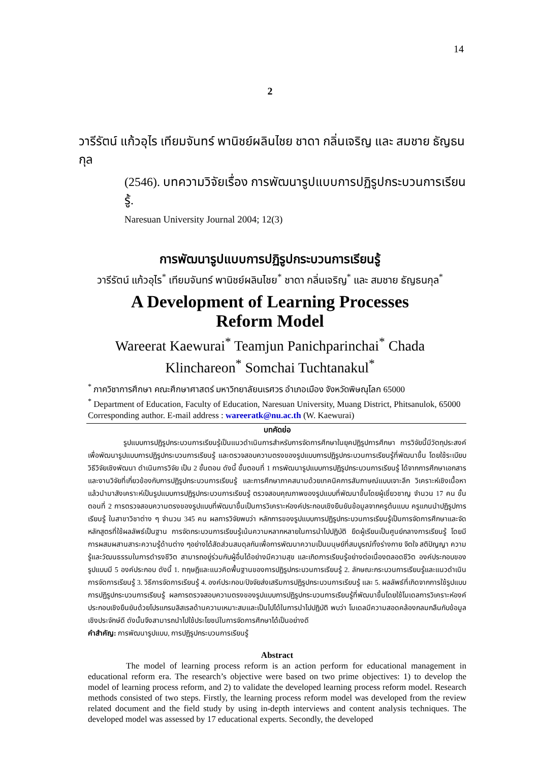14
2
วารีรัตน์ แก้วอุไร เทียมจันทร์ พานิชย์ผลินไชย ชาดา กลิ่นเจริญ และ สมชาย ธัญธนกุล
(2546). บทความวิจัยเรื่อง การพัฒนารูปแบบการปฏิรูปกระบวนการเรียนรู้.
Naresuan University Journal 2004; 12(3)
การพัฒนารูปแบบการปฏิรูปกระบวนการเรียนรู้
วารีรัตน์ แก้วอุไร<sup>*</sup> เทียมจันทร์ พานิชย์ผลินไชย<sup>*</sup> ชาดา กลิ่นเจริญ<sup>*</sup> และ สมชาย ธัญธนกุล<sup>*</sup>
A Development of Learning Processes Reform Model
Wareerat Kaewurai<sup>*</sup> Teamjun Panichparinchai<sup>*</sup> Chada Klinchareon<sup>*</sup> Somchai Tuchtanakul<sup>*</sup>
<sup>*</sup> ภาควิชาการศึกษา คณะศึกษาศาสตร์ มหาวิทยาลัยนเรศวร อำเภอเมือง จังหวัดพิษณุโลก 65000
<sup>*</sup> Department of Education, Faculty of Education, Naresuan University, Muang District, Phitsanulok, 65000
Corresponding author. E-mail address : wareeratk@nu.ac.th (W. Kaewurai)
บทคัดย่อ
รูปแบบการปฏิรูปกระบวนการเรียนรู้เป็นแนวดำเนินการสำหรับการจัดการศึกษาในยุคปฏิรูปการศึกษา การวิจัยนี้มีวัตถุประสงค์เพื่อพัฒนารูปแบบการปฏิรูปกระบวนการเรียนรู้ และตรวจสอบความตรงของรูปแบบการปฏิรูปกระบวนการเรียนรู้ที่พัฒนาขึ้น โดยใช้ระเบียบวิธีวิจัยเชิงพัฒนา ดำเนินการวิจัย เป็น 2 ขั้นตอน ดังนี้ ขั้นตอนที่ 1 การพัฒนารูปแบบการปฏิรูปกระบวนการเรียนรู้ ได้จากการศึกษาเอกสารและงานวิจัยที่เกี่ยวข้องกับการปฏิรูปกระบวนการเรียนรู้ และการศึกษาภาคสนามด้วยเทคนิคการสัมภาษณ์แบบเจาะลึก วิเคราะห์เชิงเนื้อหาแล้วนำมาสังเคราะห์เป็นรูปแบบการปฏิรูปกระบวนการเรียนรู้ ตรวจสอบคุณภาพของรูปแบบที่พัฒนาขึ้นโดยผู้เชี่ยวชาญ จำนวน 17 คน ขั้นตอนที่ 2 การตรวจสอบความตรงของรูปแบบที่พัฒนาขึ้นเป็นการวิเคราะห์องค์ประกอบเชิงยืนยันข้อมูลจากครูต้นแบบ ครูแกนนำปฏิรูปการเรียนรู้ ในสาขาวิชาต่าง ๆ จำนวน 345 คน ผลการวิจัยพบว่า หลักการของรูปแบบการปฏิรูปกระบวนการเรียนรู้เป็นการจัดการศึกษาและจัดหลักสูตรที่ใช้ผลลัพธ์เป็นฐาน การจัดกระบวนการเรียนรู้เน้นความหลากหลายในการนำไปปฏิบัติ ยึดผู้เรียนเป็นศูนย์กลางการเรียนรู้ โดยมีการผสมผสานสาระความรู้ด้านต่าง ๆอย่างได้สัดส่วนสมดุลกันเพื่อการพัฒนาความเป็นมนุษย์ที่สมบูรณ์ทั้งร่างกาย จิตใจ สติปัญญา ความรู้และวัฒนธรรมในการดำรงชีวิต สามารถอยู่ร่วมกับผู้อื่นได้อย่างมีความสุข และเกิดการเรียนรู้อย่างต่อเนื่องตลอดชีวิต องค์ประกอบของรูปแบบมี 5 องค์ประกอบ ดังนี้ 1. ทฤษฎีและแนวคิดพื้นฐานของการปฏิรูปกระบวนการเรียนรู้ 2. ลักษณะกระบวนการเรียนรู้และแนวดำเนินการจัดการเรียนรู้ 3. วิธีการจัดการเรียนรู้ 4. องค์ประกอบ/ปัจจัยส่งเสริมการปฏิรูปกระบวนการเรียนรู้ และ 5. ผลลัพธ์ที่เกิดจากการใช้รูปแบบการปฏิรูปกระบวนการเรียนรู้ ผลการตรวจสอบความตรงของรูปแบบการปฏิรูปกระบวนการเรียนรู้ที่พัฒนาขึ้นโดยใช้โมเดลการวิเคราะห์องค์ประกอบเชิงยืนยันด้วยโปรแกรมลิสเรลด้านความเหมาะสมและเป็นไปได้ในการนำไปปฏิบัติ พบว่า โมเดลมีความสอดคล้องกลมกลืนกับข้อมูลเชิงประจักษ์ดี ดังนั้นจึงสามารถนำไปใช้ประโยชน์ในการจัดการศึกษาได้เป็นอย่างดี
คำสำคัญ: การพัฒนารูปแบบ, การปฏิรูปกระบวนการเรียนรู้
Abstract
The model of learning process reform is an action perform for educational management in educational reform era. The research’s objective were based on two prime objectives: 1) to develop the model of learning process reform, and 2) to validate the developed learning process reform model. Research methods consisted of two steps. Firstly, the learning process reform model was developed from the review related document and the field study by using in-depth interviews and content analysis techniques. The developed model was assessed by 17 educational experts. Secondly, the developed